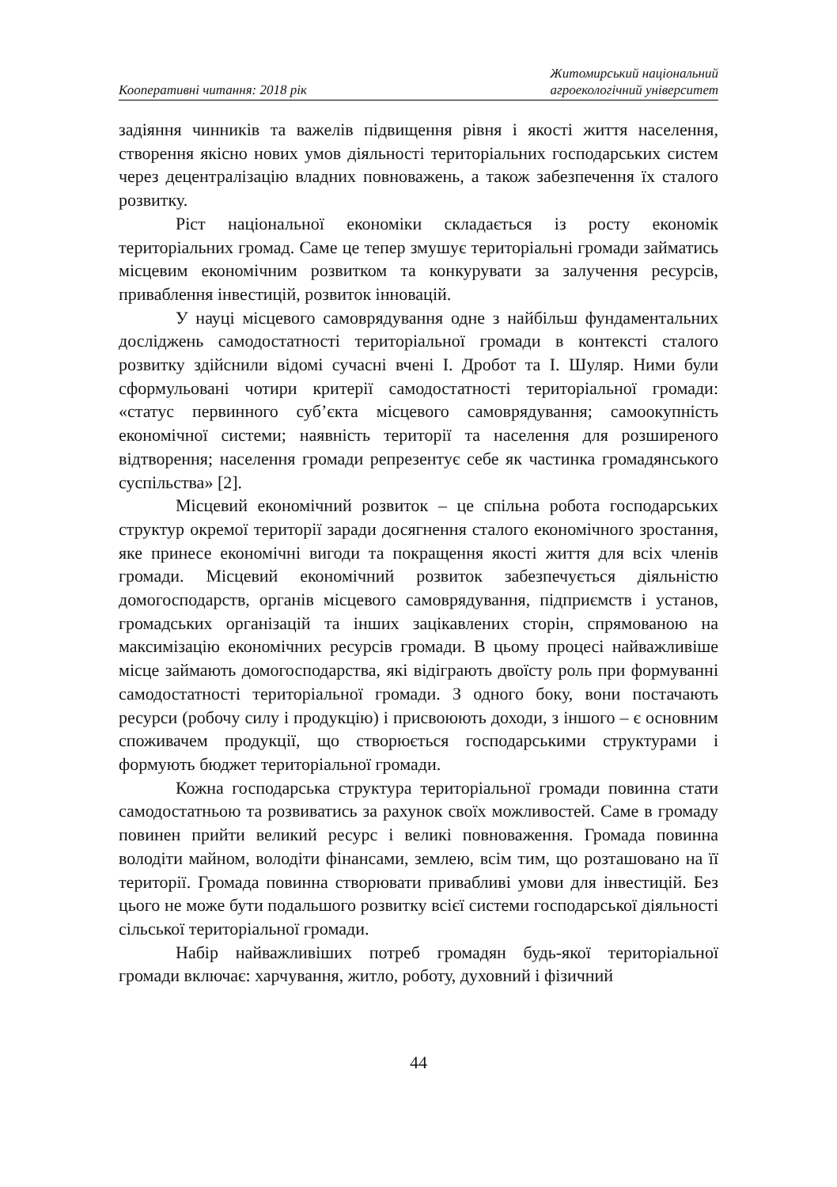Кооперативні читання: 2018 рік
Житомирський національний
агроекологічний університет
задіяння чинників та важелів підвищення рівня і якості життя населення, створення якісно нових умов діяльності територіальних господарських систем через децентралізацію владних повноважень, а також забезпечення їх сталого розвитку.
Ріст національної економіки складається із росту економік територіальних громад. Саме це тепер змушує територіальні громади займатись місцевим економічним розвитком та конкурувати за залучення ресурсів, приваблення інвестицій, розвиток інновацій.
У науці місцевого самоврядування одне з найбільш фундаментальних досліджень самодостатності територіальної громади в контексті сталого розвитку здійснили відомі сучасні вчені І. Дробот та І. Шуляр. Ними були сформульовані чотири критерії самодостатності територіальної громади: «статус первинного суб’єкта місцевого самоврядування; самоокупність економічної системи; наявність території та населення для розширеного відтворення; населення громади репрезентує себе як частинка громадянського суспільства» [2].
Місцевий економічний розвиток – це спільна робота господарських структур окремої території заради досягнення сталого економічного зростання, яке принесе економічні вигоди та покращення якості життя для всіх членів громади. Місцевий економічний розвиток забезпечується діяльністю домогосподарств, органів місцевого самоврядування, підприємств і установ, громадських організацій та інших зацікавлених сторін, спрямованою на максимізацію економічних ресурсів громади. В цьому процесі найважливіше місце займають домогосподарства, які відіграють двоїсту роль при формуванні самодостатності територіальної громади. З одного боку, вони постачають ресурси (робочу силу і продукцію) і присвоюють доходи, з іншого – є основним споживачем продукції, що створюється господарськими структурами і формують бюджет територіальної громади.
Кожна господарська структура територіальної громади повинна стати самодостатньою та розвиватись за рахунок своїх можливостей. Саме в громаду повинен прийти великий ресурс і великі повноваження. Громада повинна володіти майном, володіти фінансами, землею, всім тим, що розташовано на її території. Громада повинна створювати привабливі умови для інвестицій. Без цього не може бути подальшого розвитку всієї системи господарської діяльності сільської територіальної громади.
Набір найважливіших потреб громадян будь-якої територіальної громади включає: харчування, житло, роботу, духовний і фізичний
44